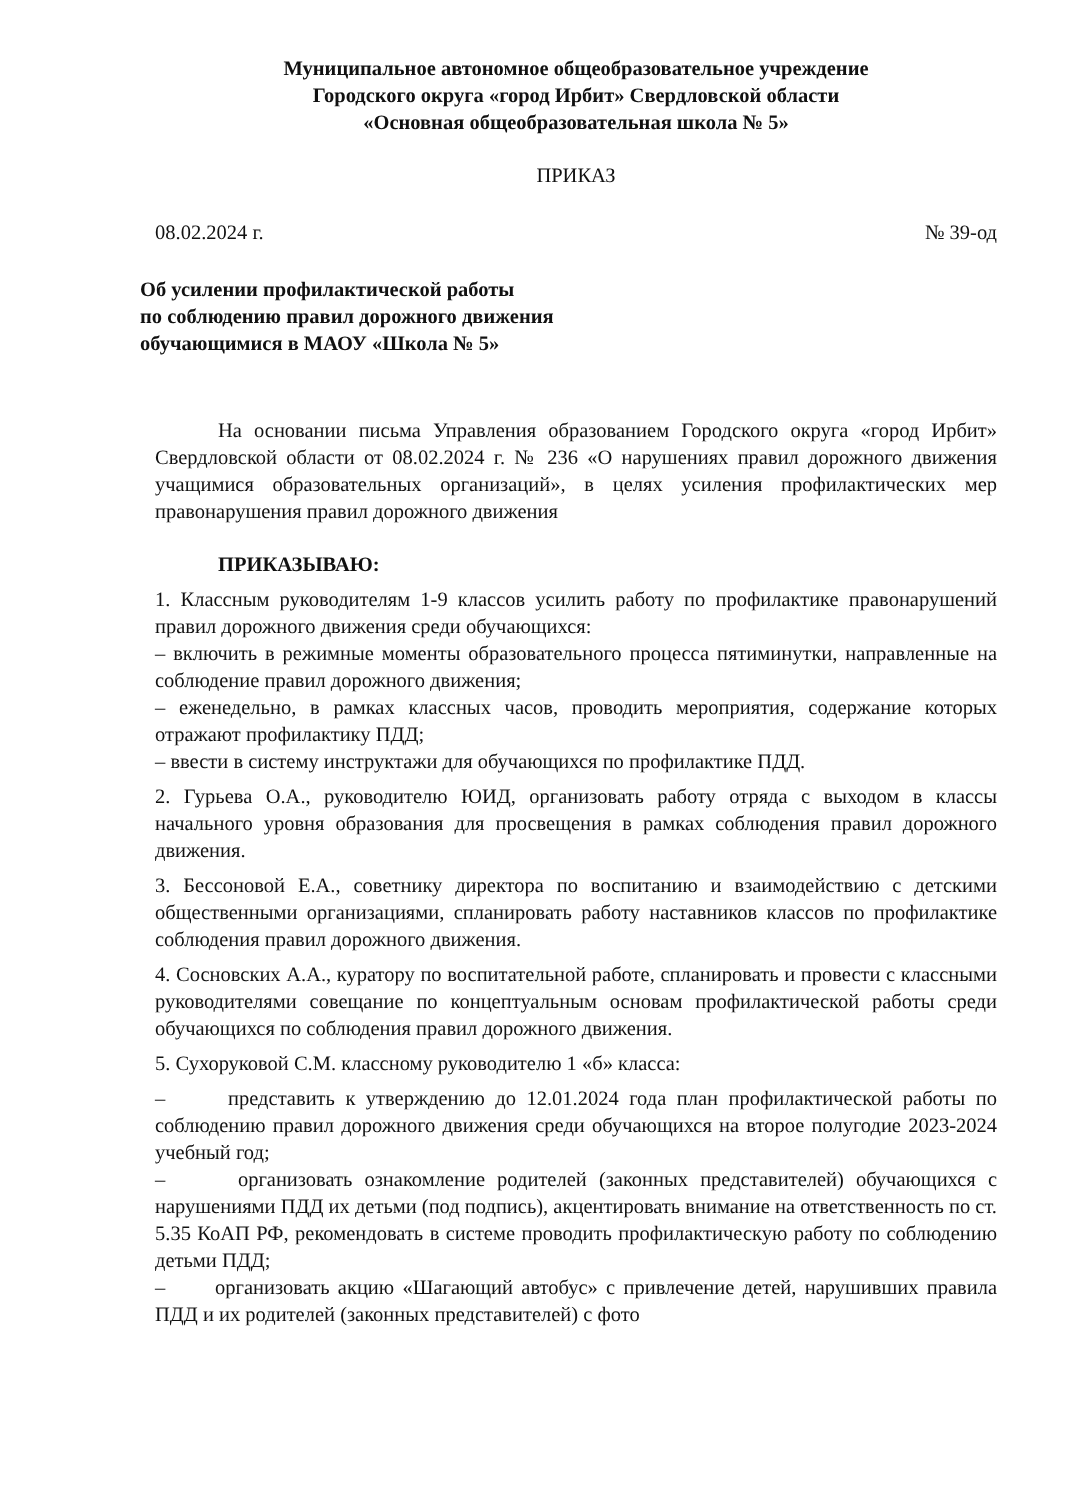Муниципальное автономное общеобразовательное учреждение
Городского округа «город Ирбит» Свердловской области
«Основная общеобразовательная школа № 5»
ПРИКАЗ
08.02.2024 г. № 39-од
Об усилении профилактической работы
по соблюдению правил дорожного движения
обучающимися в МАОУ «Школа № 5»
На основании письма Управления образованием Городского округа «город Ирбит» Свердловской области от 08.02.2024 г. № 236 «О нарушениях правил дорожного движения учащимися образовательных организаций», в целях усиления профилактических мер правонарушения правил дорожного движения
ПРИКАЗЫВАЮ:
1. Классным руководителям 1-9 классов усилить работу по профилактике правонарушений правил дорожного движения среди обучающихся:
– включить в режимные моменты образовательного процесса пятиминутки, направленные на соблюдение правил дорожного движения;
– еженедельно, в рамках классных часов, проводить мероприятия, содержание которых отражают профилактику ПДД;
– ввести в систему инструктажи для обучающихся по профилактике ПДД.
2. Гурьева О.А., руководителю ЮИД, организовать работу отряда с выходом в классы начального уровня образования для просвещения в рамках соблюдения правил дорожного движения.
3. Бессоновой Е.А., советнику директора по воспитанию и взаимодействию с детскими общественными организациями, спланировать работу наставников классов по профилактике соблюдения правил дорожного движения.
4. Сосновских А.А., куратору по воспитательной работе, спланировать и провести с классными руководителями совещание по концептуальным основам профилактической работы среди обучающихся по соблюдения правил дорожного движения.
5. Сухоруковой С.М. классному руководителю 1 «б» класса:
– представить к утверждению до 12.01.2024 года план профилактической работы по соблюдению правил дорожного движения среди обучающихся на второе полугодие 2023-2024 учебный год;
– организовать ознакомление родителей (законных представителей) обучающихся с нарушениями ПДД их детьми (под подпись), акцентировать внимание на ответственность по ст. 5.35 КоАП РФ, рекомендовать в системе проводить профилактическую работу по соблюдению детьми ПДД;
– организовать акцию «Шагающий автобус» с привлечение детей, нарушивших правила ПДД и их родителей (законных представителей) с фото